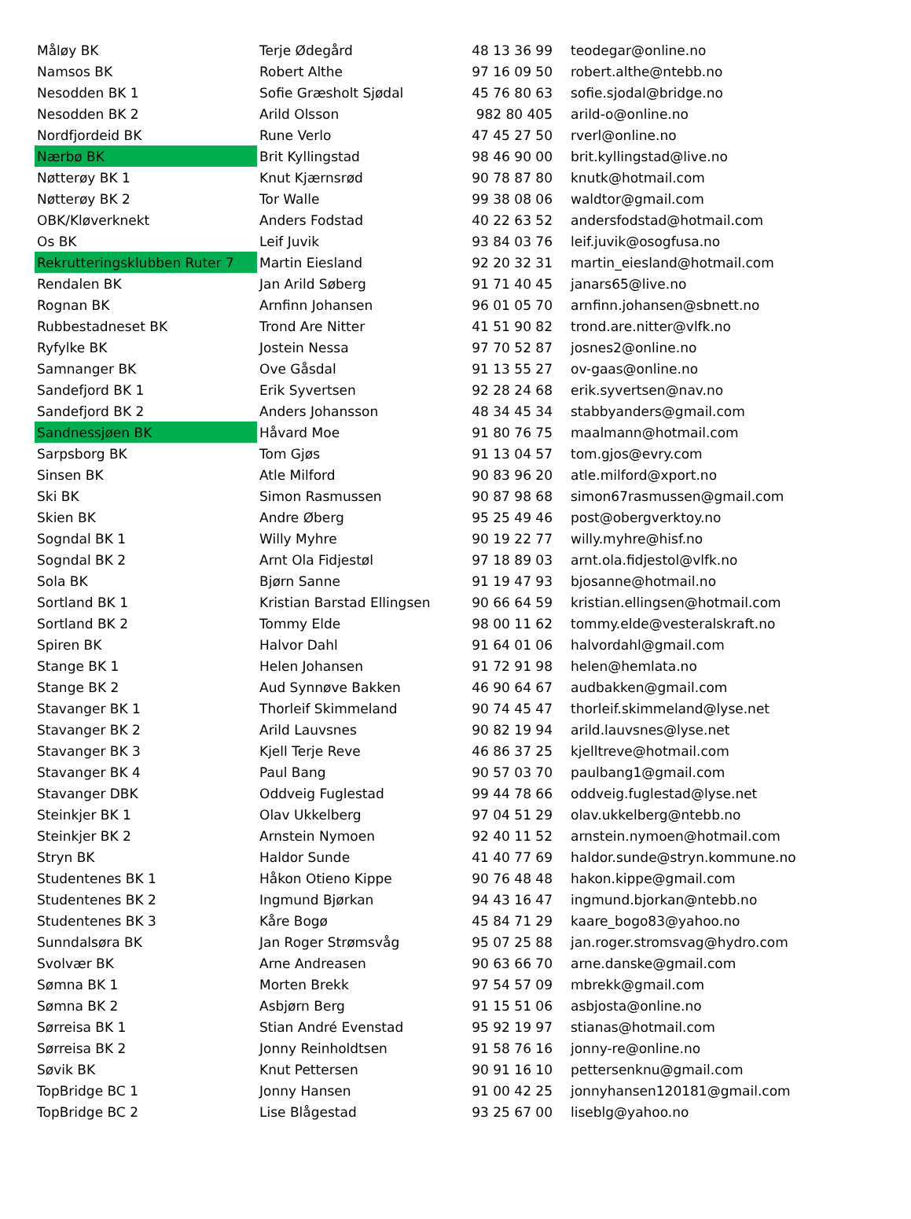| Måløy BK | Terje Ødegård | 48 13 36 99 | teodegar@online.no |
| Namsos BK | Robert Althe | 97 16 09 50 | robert.althe@ntebb.no |
| Nesodden BK 1 | Sofie Græsholt Sjødal | 45 76 80 63 | sofie.sjodal@bridge.no |
| Nesodden BK 2 | Arild Olsson | 982 80 405 | arild-o@online.no |
| Nordfjordeid BK | Rune Verlo | 47 45 27 50 | rverl@online.no |
| Nærbø BK | Brit Kyllingstad | 98 46 90 00 | brit.kyllingstad@live.no |
| Nøtterøy BK 1 | Knut Kjærnsrød | 90 78 87 80 | knutk@hotmail.com |
| Nøtterøy BK 2 | Tor Walle | 99 38 08 06 | waldtor@gmail.com |
| OBK/Kløverknekt | Anders Fodstad | 40 22 63 52 | andersfodstad@hotmail.com |
| Os BK | Leif Juvik | 93 84 03 76 | leif.juvik@osogfusa.no |
| Rekrutteringsklubben Ruter 7 | Martin Eiesland | 92 20 32 31 | martin_eiesland@hotmail.com |
| Rendalen BK | Jan Arild Søberg | 91 71 40 45 | janars65@live.no |
| Rognan BK | Arnfinn Johansen | 96 01 05 70 | arnfinn.johansen@sbnett.no |
| Rubbestadneset BK | Trond Are Nitter | 41 51 90 82 | trond.are.nitter@vlfk.no |
| Ryfylke BK | Jostein Nessa | 97 70 52 87 | josnes2@online.no |
| Samnanger BK | Ove Gåsdal | 91 13 55 27 | ov-gaas@online.no |
| Sandefjord BK 1 | Erik Syvertsen | 92 28 24 68 | erik.syvertsen@nav.no |
| Sandefjord BK 2 | Anders Johansson | 48 34 45 34 | stabbyanders@gmail.com |
| Sandnessjøen BK | Håvard Moe | 91 80 76 75 | maalmann@hotmail.com |
| Sarpsborg BK | Tom Gjøs | 91 13 04 57 | tom.gjos@evry.com |
| Sinsen BK | Atle Milford | 90 83 96 20 | atle.milford@xport.no |
| Ski BK | Simon Rasmussen | 90 87 98 68 | simon67rasmussen@gmail.com |
| Skien BK | Andre Øberg | 95 25 49 46 | post@obergverktoy.no |
| Sogndal BK 1 | Willy Myhre | 90 19 22 77 | willy.myhre@hisf.no |
| Sogndal BK 2 | Arnt Ola Fidjestøl | 97 18 89 03 | arnt.ola.fidjestol@vlfk.no |
| Sola BK | Bjørn Sanne | 91 19 47 93 | bjosanne@hotmail.no |
| Sortland BK 1 | Kristian Barstad Ellingsen | 90 66 64 59 | kristian.ellingsen@hotmail.com |
| Sortland BK 2 | Tommy Elde | 98 00 11 62 | tommy.elde@vesteralskraft.no |
| Spiren BK | Halvor Dahl | 91 64 01 06 | halvordahl@gmail.com |
| Stange BK 1 | Helen Johansen | 91 72 91 98 | helen@hemlata.no |
| Stange BK 2 | Aud Synnøve Bakken | 46 90 64 67 | audbakken@gmail.com |
| Stavanger BK 1 | Thorleif Skimmeland | 90 74 45 47 | thorleif.skimmeland@lyse.net |
| Stavanger BK 2 | Arild Lauvsnes | 90 82 19 94 | arild.lauvsnes@lyse.net |
| Stavanger BK 3 | Kjell Terje Reve | 46 86 37 25 | kjelltreve@hotmail.com |
| Stavanger BK 4 | Paul Bang | 90 57 03 70 | paulbang1@gmail.com |
| Stavanger DBK | Oddveig Fuglestad | 99 44 78 66 | oddveig.fuglestad@lyse.net |
| Steinkjer BK 1 | Olav Ukkelberg | 97 04 51 29 | olav.ukkelberg@ntebb.no |
| Steinkjer BK 2 | Arnstein Nymoen | 92 40 11 52 | arnstein.nymoen@hotmail.com |
| Stryn BK | Haldor Sunde | 41 40 77 69 | haldor.sunde@stryn.kommune.no |
| Studentenes BK 1 | Håkon Otieno Kippe | 90 76 48 48 | hakon.kippe@gmail.com |
| Studentenes BK 2 | Ingmund Bjørkan | 94 43 16 47 | ingmund.bjorkan@ntebb.no |
| Studentenes BK 3 | Kåre Bogø | 45 84 71 29 | kaare_bogo83@yahoo.no |
| Sunndalsøra BK | Jan Roger Strømsvåg | 95 07 25 88 | jan.roger.stromsvag@hydro.com |
| Svolvær BK | Arne Andreasen | 90 63 66 70 | arne.danske@gmail.com |
| Sømna BK 1 | Morten Brekk | 97 54 57 09 | mbrekk@gmail.com |
| Sømna BK 2 | Asbjørn Berg | 91 15 51 06 | asbjosta@online.no |
| Sørreisa BK 1 | Stian André Evenstad | 95 92 19 97 | stianas@hotmail.com |
| Sørreisa BK 2 | Jonny Reinholdtsen | 91 58 76 16 | jonny-re@online.no |
| Søvik BK | Knut Pettersen | 90 91 16 10 | pettersenknu@gmail.com |
| TopBridge BC 1 | Jonny Hansen | 91 00 42 25 | jonnyhansen120181@gmail.com |
| TopBridge BC 2 | Lise Blågestad | 93 25 67 00 | liseblg@yahoo.no |